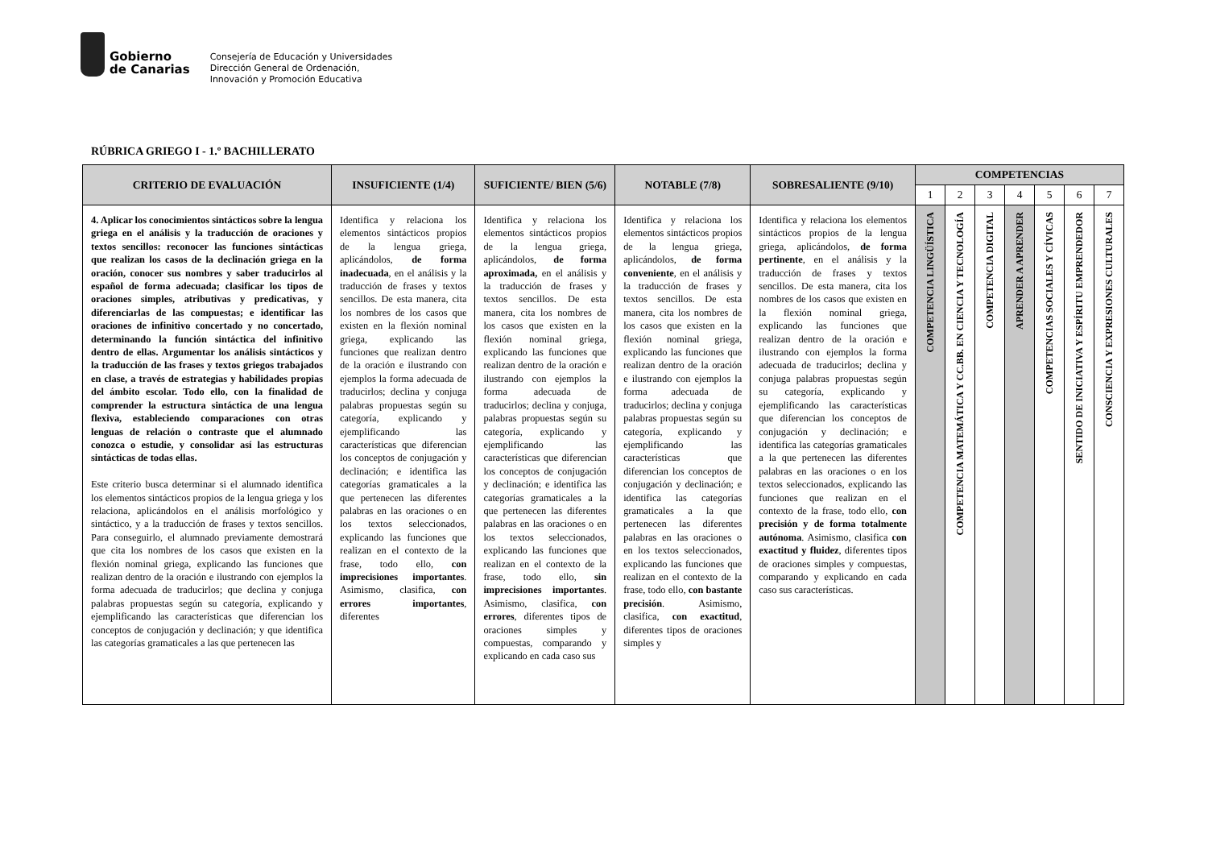Gobierno
de Canarias
Consejería de Educación y Universidades
Dirección General de Ordenación,
Innovación y Promoción Educativa
RÚBRICA GRIEGO I - 1.º BACHILLERATO
| CRITERIO DE EVALUACIÓN | INSUFICIENTE (1/4) | SUFICIENTE/ BIEN (5/6) | NOTABLE (7/8) | SOBRESALIENTE (9/10) | COMPETENCIAS | | | | | | |
| --- | --- | --- | --- | --- | --- | --- | --- | --- | --- | --- | --- |
| | | | | | 1 | 2 | 3 | 4 | 5 | 6 | 7 |
| 4. Aplicar los conocimientos sintácticos sobre la lengua griega en el análisis y la traducción de oraciones y textos sencillos: reconocer las funciones sintácticas que realizan los casos de la declinación griega en la oración, conocer sus nombres y saber traducirlos al español de forma adecuada; clasificar los tipos de oraciones simples, atributivas y predicativas, y diferenciarlas de las compuestas; e identificar las oraciones de infinitivo concertado y no concertado, determinando la función sintáctica del infinitivo dentro de ellas. Argumentar los análisis sintácticos y la traducción de las frases y textos griegos trabajados en clase, a través de estrategias y habilidades propias del ámbito escolar. Todo ello, con la finalidad de comprender la estructura sintáctica de una lengua flexiva, estableciendo comparaciones con otras lenguas de relación o contraste que el alumnado conozca o estudie, y consolidar así las estructuras sintácticas de todas ellas. Este criterio busca determinar si el alumnado identifica los elementos sintácticos propios de la lengua griega y los relaciona, aplicándolos en el análisis morfológico y sintáctico, y a la traducción de frases y textos sencillos. Para conseguirlo, el alumnado previamente demostrará que cita los nombres de los casos que existen en la flexión nominal griega, explicando las funciones que realizan dentro de la oración e ilustrando con ejemplos la forma adecuada de traducirlos; que declina y conjuga palabras propuestas según su categoría, explicando y ejemplificando las características que diferencian los conceptos de conjugación y declinación; y que identifica las categorías gramaticales a las que pertenecen las | Identifica y relaciona los elementos sintácticos propios de la lengua griega, aplicándolos, de forma inadecuada , en el análisis y la traducción de frases y textos sencillos. De esta manera, cita los nombres de los casos que existen en la flexión nominal griega, explicando las funciones que realizan dentro de la oración e ilustrando con ejemplos la forma adecuada de traducirlos; declina y conjuga palabras propuestas según su categoría, explicando y ejemplificando las características que diferencian los conceptos de conjugación y declinación; e identifica las categorías gramaticales a la que pertenecen las diferentes palabras en las oraciones o en los textos seleccionados, explicando las funciones que realizan en el contexto de la frase, todo ello, con imprecisiones importantes . Asimismo, clasifica, con errores importantes , diferentes | Identifica y relaciona los elementos sintácticos propios de la lengua griega, aplicándolos, de forma aproximada, en el análisis y la traducción de frases y textos sencillos. De esta manera, cita los nombres de los casos que existen en la flexión nominal griega, explicando las funciones que realizan dentro de la oración e ilustrando con ejemplos la forma adecuada de traducirlos; declina y conjuga, palabras propuestas según su categoría, explicando y ejemplificando las características que diferencian los conceptos de conjugación y declinación; e identifica las categorías gramaticales a la que pertenecen las diferentes palabras en las oraciones o en los textos seleccionados, explicando las funciones que realizan en el contexto de la frase, todo ello, sin imprecisiones importantes . Asimismo, clasifica, con errores , diferentes tipos de oraciones simples y compuestas, comparando y explicando en cada caso sus | Identifica y relaciona los elementos sintácticos propios de la lengua griega, aplicándolos, de forma conveniente , en el análisis y la traducción de frases y textos sencillos. De esta manera, cita los nombres de los casos que existen en la flexión nominal griega, explicando las funciones que realizan dentro de la oración e ilustrando con ejemplos la forma adecuada de traducirlos; declina y conjuga palabras propuestas según su categoría, explicando y ejemplificando las características que diferencian los conceptos de conjugación y declinación; e identifica las categorías gramaticales a la que pertenecen las diferentes palabras en las oraciones o en los textos seleccionados, explicando las funciones que realizan en el contexto de la frase, todo ello, con bastante precisión . Asimismo, clasifica, con exactitud , diferentes tipos de oraciones simples y | Identifica y relaciona los elementos sintácticos propios de la lengua griega, aplicándolos, de forma pertinente , en el análisis y la traducción de frases y textos sencillos. De esta manera, cita los nombres de los casos que existen en la flexión nominal griega, explicando las funciones que realizan dentro de la oración e ilustrando con ejemplos la forma adecuada de traducirlos; declina y conjuga palabras propuestas según su categoría, explicando y ejemplificando las características que diferencian los conceptos de conjugación y declinación; e identifica las categorías gramaticales a la que pertenecen las diferentes palabras en las oraciones o en los textos seleccionados, explicando las funciones que realizan en el contexto de la frase, todo ello, con precisión y de forma totalmente autónoma . Asimismo, clasifica con exactitud y fluidez , diferentes tipos de oraciones simples y compuestas, comparando y explicando en cada caso sus características. | COMPETENCIA LINGÜÍSTICA | COMPETENCIA MATEMÁTICA Y CC.BB. EN CIENCIA Y TECNOLOGÍA | COMPETENCIA DIGITAL | APRENDER A APRENDER | COMPETENCIAS SOCIALES Y CÍVICAS | SENTIDO DE INICIATIVA Y ESPÍRITU EMPRENDEDOR | CONSCIENCIA Y EXPRESIONES CULTURALES |